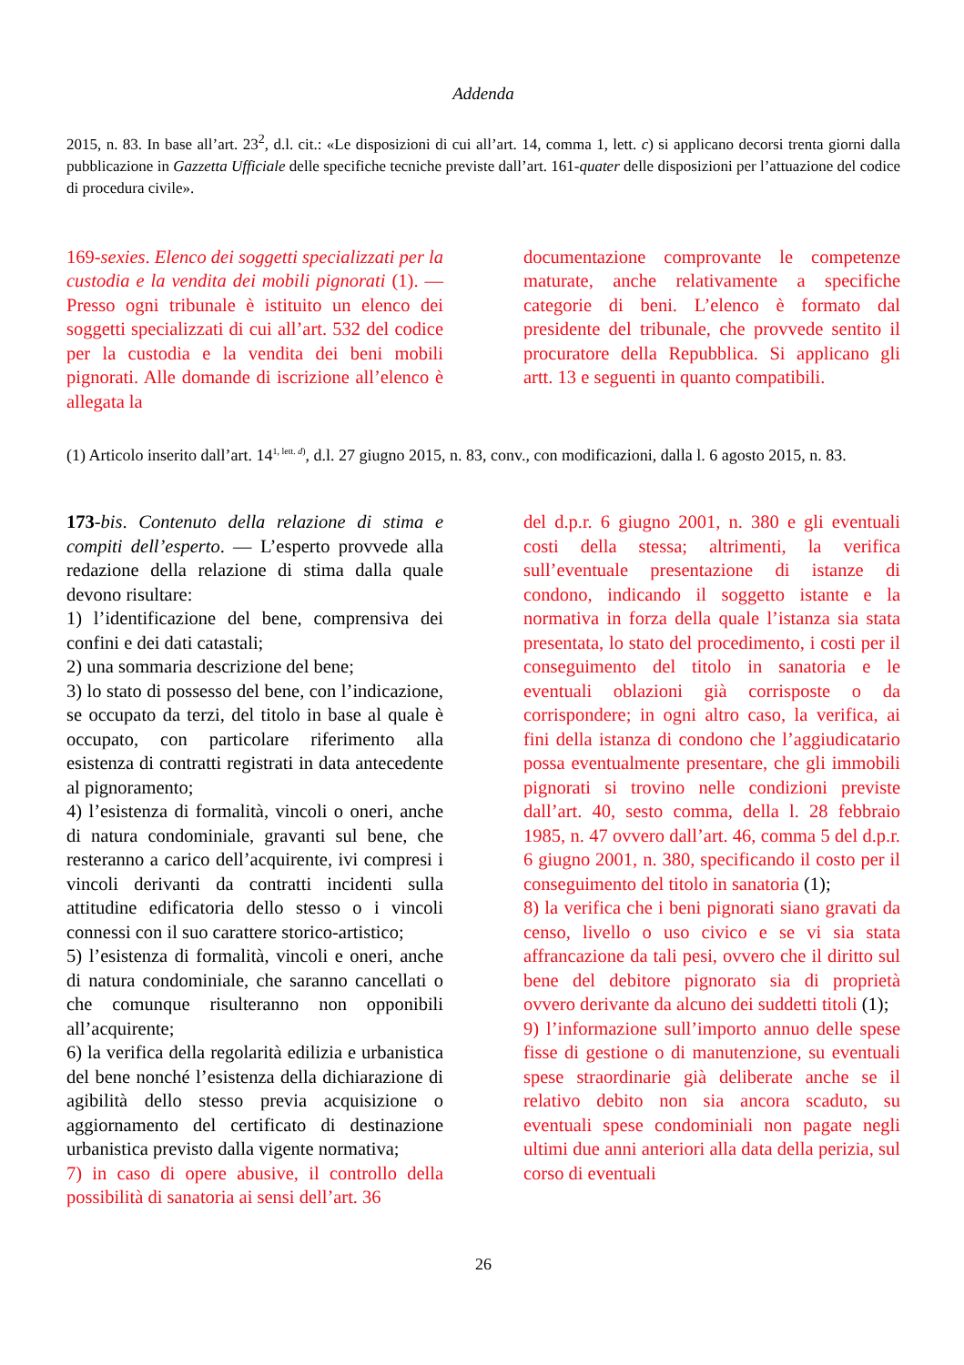Addenda
2015, n. 83. In base all’art. 23<sup>2</sup>, d.l. cit.: «Le disposizioni di cui all’art. 14, comma 1, lett. c) si applicano decorsi trenta giorni dalla pubblicazione in Gazzetta Ufficiale delle specifiche tecniche previste dall’art. 161-quater delle disposizioni per l’attuazione del codice di procedura civile».
169-sexies. Elenco dei soggetti specializzati per la custodia e la vendita dei mobili pignorati (1). — Presso ogni tribunale è istituito un elenco dei soggetti specializzati di cui all’art. 532 del codice per la custodia e la vendita dei beni mobili pignorati. Alle domande di iscrizione all’elenco è allegata la
documentazione comprovante le competenze maturate, anche relativamente a specifiche categorie di beni. L’elenco è formato dal presidente del tribunale, che provvede sentito il procuratore della Repubblica. Si applicano gli artt. 13 e seguenti in quanto compatibili.
(1) Articolo inserito dall’art. 14<sup>1, lett. d)</sup>, d.l. 27 giugno 2015, n. 83, conv., con modificazioni, dalla l. 6 agosto 2015, n. 83.
173-bis. Contenuto della relazione di stima e compiti dell’esperto. — L’esperto provvede alla redazione della relazione di stima dalla quale devono risultare:
1) l’identificazione del bene, comprensiva dei confini e dei dati catastali;
2) una sommaria descrizione del bene;
3) lo stato di possesso del bene, con l’indicazione, se occupato da terzi, del titolo in base al quale è occupato, con particolare riferimento alla esistenza di contratti registrati in data antecedente al pignoramento;
4) l’esistenza di formalità, vincoli o oneri, anche di natura condominiale, gravanti sul bene, che resteranno a carico dell’acquirente, ivi compresi i vincoli derivanti da contratti incidenti sulla attitudine edificatoria dello stesso o i vincoli connessi con il suo carattere storico-artistico;
5) l’esistenza di formalità, vincoli e oneri, anche di natura condominiale, che saranno cancellati o che comunque risulteranno non opponibili all’acquirente;
6) la verifica della regolarità edilizia e urbanistica del bene nonché l’esistenza della dichiarazione di agibilità dello stesso previa acquisizione o aggiornamento del certificato di destinazione urbanistica previsto dalla vigente normativa;
7) in caso di opere abusive, il controllo della possibilità di sanatoria ai sensi dell’art. 36
del d.p.r. 6 giugno 2001, n. 380 e gli eventuali costi della stessa; altrimenti, la verifica sull’eventuale presentazione di istanze di condono, indicando il soggetto istante e la normativa in forza della quale l’istanza sia stata presentata, lo stato del procedimento, i costi per il conseguimento del titolo in sanatoria e le eventuali oblazioni già corrisposte o da corrispondere; in ogni altro caso, la verifica, ai fini della istanza di condono che l’aggiudicatario possa eventualmente presentare, che gli immobili pignorati si trovino nelle condizioni previste dall’art. 40, sesto comma, della l. 28 febbraio 1985, n. 47 ovvero dall’art. 46, comma 5 del d.p.r. 6 giugno 2001, n. 380, specificando il costo per il conseguimento del titolo in sanatoria (1);
8) la verifica che i beni pignorati siano gravati da censo, livello o uso civico e se vi sia stata affrancazione da tali pesi, ovvero che il diritto sul bene del debitore pignorato sia di proprietà ovvero derivante da alcuno dei suddetti titoli (1);
9) l’informazione sull’importo annuo delle spese fisse di gestione o di manutenzione, su eventuali spese straordinarie già deliberate anche se il relativo debito non sia ancora scaduto, su eventuali spese condominiali non pagate negli ultimi due anni anteriori alla data della perizia, sul corso di eventuali
26